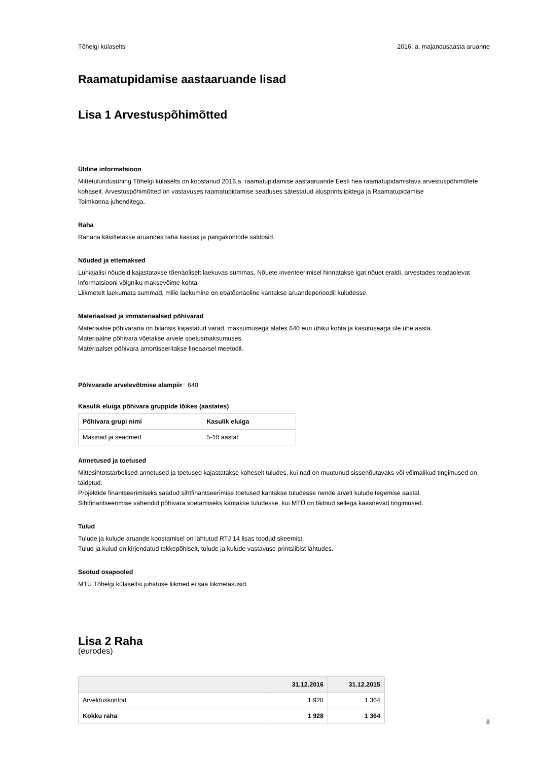Tõhelgi külaselts 2016. a. majandusaasta aruanne
Raamatupidamise aastaaruande lisad
Lisa 1 Arvestuspõhimõtted
Üldine informatsioon
Mittetulundusühing Tõhelgi külaselts on koostanud 2016.a. raamatupidamise aastaaruande Eesti hea raamatupidamistava arvestuspõhimõtete kohaselt. Arvestuspõhimõtted on vastavuses raamatupidamise seaduses sätestatud alusprintsiipidega ja Raamatupidamise
Toimkonna juhenditega.
Raha
Rahana käsitletakse aruandes raha kassas ja pangakontode saldosid.
Nõuded ja ettemaksed
Lühiajalisi nõudeid kajastatakse tõenäoliselt laekuvas summas. Nõuete inventeerimisel hinnatakse igat nõuet eraldi, arvestades teadaolevat informatsiooni võlgniku maksevõime kohta.
Liikmetelt laekumata summad, mille laekumine on ebatõenäoline kantakse aruandeperioodil kuludesse.
Materiaalsed ja immateriaalsed põhivarad
Materiaalse põhivarana on bilansis kajastatud varad, maksumusega alates 640 euri ühiku kohta ja kasutuseaga üle ühe aasta.
Materiaalne põhivara võetakse arvele soetusmaksumuses.
Materiaalset põhivara amortiseeritakse lineaarsel meetodil.
Põhivarade arvelevõtmise alampiir 640
Kasulik eluiga põhivara gruppide lõikes (aastates)
| Põhivara grupi nimi | Kasulik eluiga |
| --- | --- |
| Masinad ja seadmed | 5-10 aastat |
Annetused ja toetused
Mittesihtotstarbelised annetused ja toetused kajastatakse koheselt tuludes, kui nad on muutunud sissenõutavaks või võimalikud tingimused on täidetud.
Projektide finantseerimiseks saadud sihtfinantseerimise toetused kantakse tuludesse nende arvelt kulude tegemise aastal.
Sihtfinantseerimise vahendid põhivara soetamiseks kantakse tuludesse, kui MTÜ on täitnud sellega kaasnevad tingimused.
Tulud
Tulude ja kulude aruande koostamisel on lähtutud RTJ 14 lisas toodud skeemist.
Tulud ja kulud on kirjendatud tekkepõhiselt, tulude ja kulude vastavuse printsiibist lähtudes.
Seotud osapooled
MTÜ Tõhelgi külaseltsi juhatuse liikmed ei saa liikmetasusid.
Lisa 2 Raha
(eurodes)
| | 31.12.2016 | 31.12.2015 |
| --- | --- | --- |
| Arvelduskontod | 1 928 | 1 364 |
| Kokku raha | 1 928 | 1 364 |
8